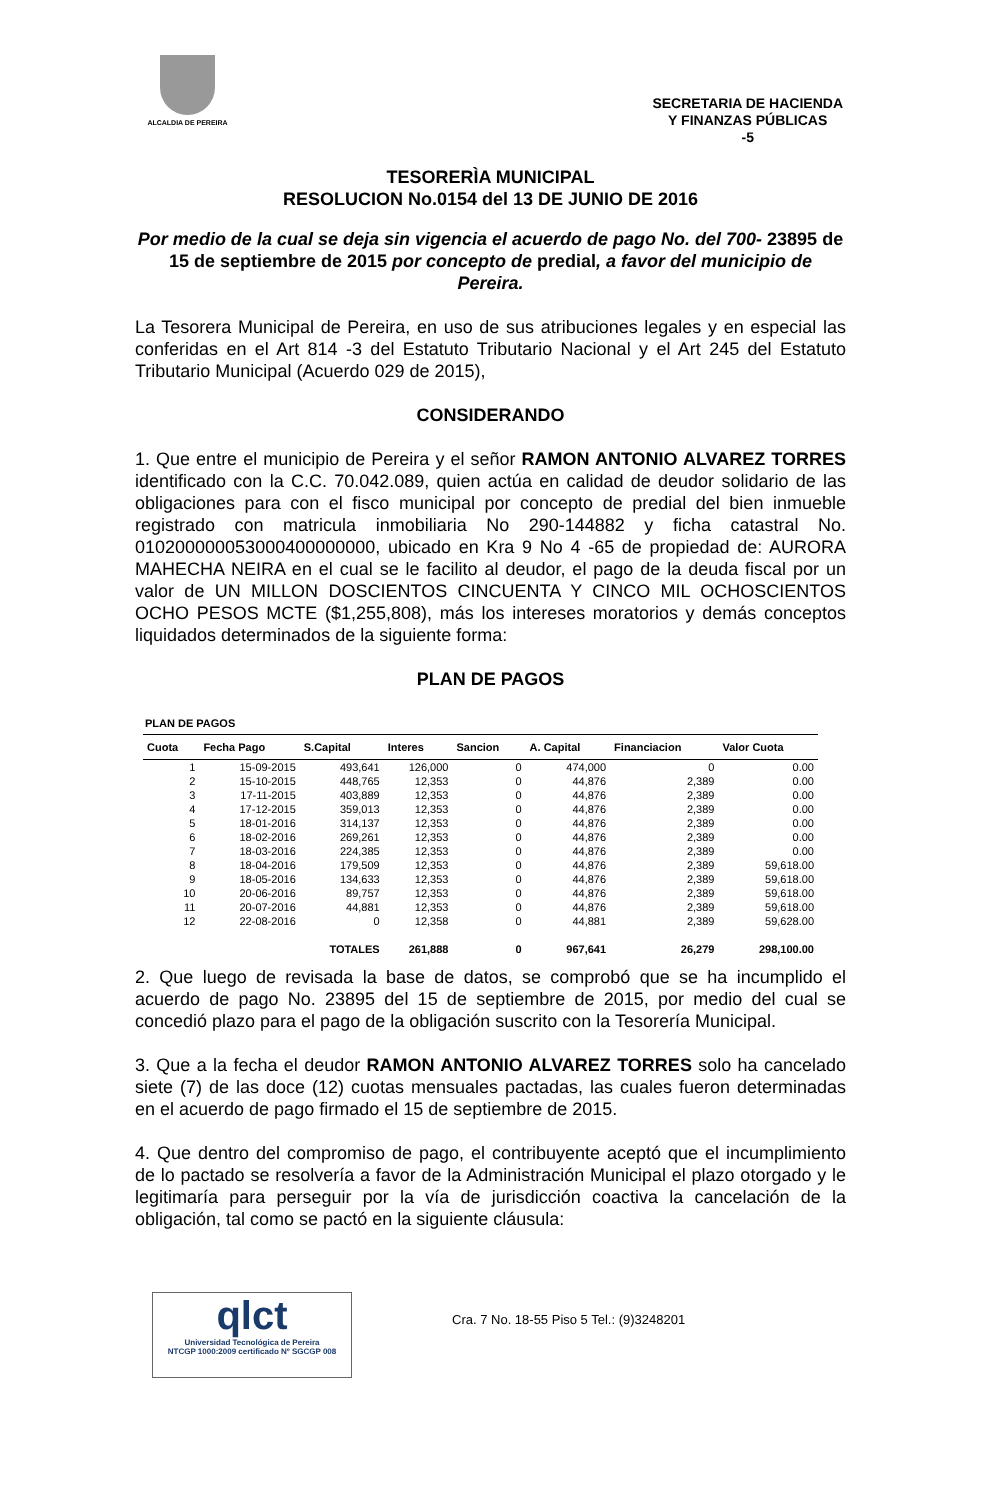ALCALDIA DE PEREIRA
SECRETARIA DE HACIENDA
Y FINANZAS PÚBLICAS
-5
TESORERÌA MUNICIPAL
RESOLUCION No.0154 del 13 DE JUNIO DE 2016
Por medio de la cual se deja sin vigencia el acuerdo de pago No. del 700- 23895 de 15 de septiembre de 2015 por concepto de predial, a favor del municipio de Pereira.
La Tesorera Municipal de Pereira, en uso de sus atribuciones legales y en especial las conferidas en el Art 814 -3 del Estatuto Tributario Nacional y el Art 245 del Estatuto Tributario Municipal (Acuerdo 029 de 2015),
CONSIDERANDO
1. Que entre el municipio de Pereira y el señor RAMON ANTONIO ALVAREZ TORRES identificado con la C.C. 70.042.089, quien actúa en calidad de deudor solidario de las obligaciones para con el fisco municipal por concepto de predial del bien inmueble registrado con matricula inmobiliaria No 290-144882 y ficha catastral No. 010200000053000400000000, ubicado en Kra 9 No 4 -65 de propiedad de: AURORA MAHECHA NEIRA en el cual se le facilito al deudor, el pago de la deuda fiscal por un valor de UN MILLON DOSCIENTOS CINCUENTA Y CINCO MIL OCHOSCIENTOS OCHO PESOS MCTE ($1,255,808), más los intereses moratorios y demás conceptos liquidados determinados de la siguiente forma:
PLAN DE PAGOS
PLAN DE PAGOS
| Cuota | Fecha Pago | S.Capital | Interes | Sancion | A. Capital | Financiacion | Valor Cuota |
| --- | --- | --- | --- | --- | --- | --- | --- |
| 1 | 15-09-2015 | 493,641 | 126,000 | 0 | 474,000 | 0 | 0.00 |
| 2 | 15-10-2015 | 448,765 | 12,353 | 0 | 44,876 | 2,389 | 0.00 |
| 3 | 17-11-2015 | 403,889 | 12,353 | 0 | 44,876 | 2,389 | 0.00 |
| 4 | 17-12-2015 | 359,013 | 12,353 | 0 | 44,876 | 2,389 | 0.00 |
| 5 | 18-01-2016 | 314,137 | 12,353 | 0 | 44,876 | 2,389 | 0.00 |
| 6 | 18-02-2016 | 269,261 | 12,353 | 0 | 44,876 | 2,389 | 0.00 |
| 7 | 18-03-2016 | 224,385 | 12,353 | 0 | 44,876 | 2,389 | 0.00 |
| 8 | 18-04-2016 | 179,509 | 12,353 | 0 | 44,876 | 2,389 | 59,618.00 |
| 9 | 18-05-2016 | 134,633 | 12,353 | 0 | 44,876 | 2,389 | 59,618.00 |
| 10 | 20-06-2016 | 89,757 | 12,353 | 0 | 44,876 | 2,389 | 59,618.00 |
| 11 | 20-07-2016 | 44,881 | 12,353 | 0 | 44,876 | 2,389 | 59,618.00 |
| 12 | 22-08-2016 | 0 | 12,358 | 0 | 44,881 | 2,389 | 59,628.00 |
| | | TOTALES | 261,888 | 0 | 967,641 | 26,279 | 298,100.00 |
2. Que luego de revisada la base de datos, se comprobó que se ha incumplido el acuerdo de pago No. 23895 del 15 de septiembre de 2015, por medio del cual se concedió plazo para el pago de la obligación suscrito con la Tesorería Municipal.
3. Que a la fecha el deudor RAMON ANTONIO ALVAREZ TORRES solo ha cancelado siete (7) de las doce (12) cuotas mensuales pactadas, las cuales fueron determinadas en el acuerdo de pago firmado el 15 de septiembre de 2015.
4. Que dentro del compromiso de pago, el contribuyente aceptó que el incumplimiento de lo pactado se resolvería a favor de la Administración Municipal el plazo otorgado y le legitimaría para perseguir por la vía de jurisdicción coactiva la cancelación de la obligación, tal como se pactó en la siguiente cláusula:
qlct
Universidad Tecnológica de Pereira
NTCGP 1000:2009 certificado Nº SGCGP 008
Cra. 7 No. 18-55 Piso 5 Tel.: (9)3248201